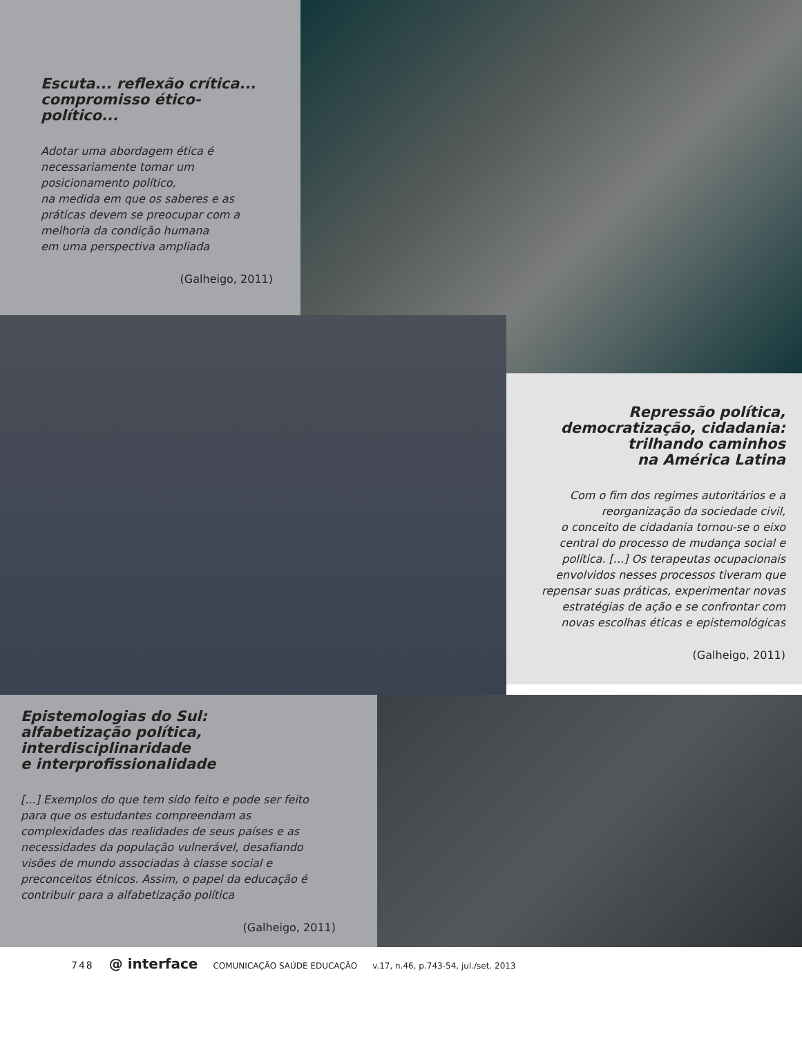Escuta... reflexão crítica...
compromisso ético-político...
Adotar uma abordagem ética é
necessariamente tomar um
posicionamento político,
na medida em que os saberes e as
práticas devem se preocupar com a
melhoria da condição humana
em uma perspectiva ampliada
(Galheigo, 2011)
Repressão política,
democratização, cidadania:
trilhando caminhos
na América Latina
Com o fim dos regimes autoritários e a
reorganização da sociedade civil,
o conceito de cidadania tornou-se o eixo
central do processo de mudança social e
política. [...] Os terapeutas ocupacionais
envolvidos nesses processos tiveram que
repensar suas práticas, experimentar novas
estratégias de ação e se confrontar com
novas escolhas éticas e epistemológicas
(Galheigo, 2011)
Epistemologias do Sul:
alfabetização política,
interdisciplinaridade
e interprofissionalidade
[...] Exemplos do que tem sido feito e pode ser feito para que os estudantes compreendam as complexidades das realidades de seus países e as necessidades da população vulnerável, desafiando visões de mundo associadas à classe social e preconceitos étnicos. Assim, o papel da educação é contribuir para a alfabetização política
(Galheigo, 2011)
748 @ interface COMUNICAÇÃO SAÚDE EDUCAÇÃO v.17, n.46, p.743-54, jul./set. 2013